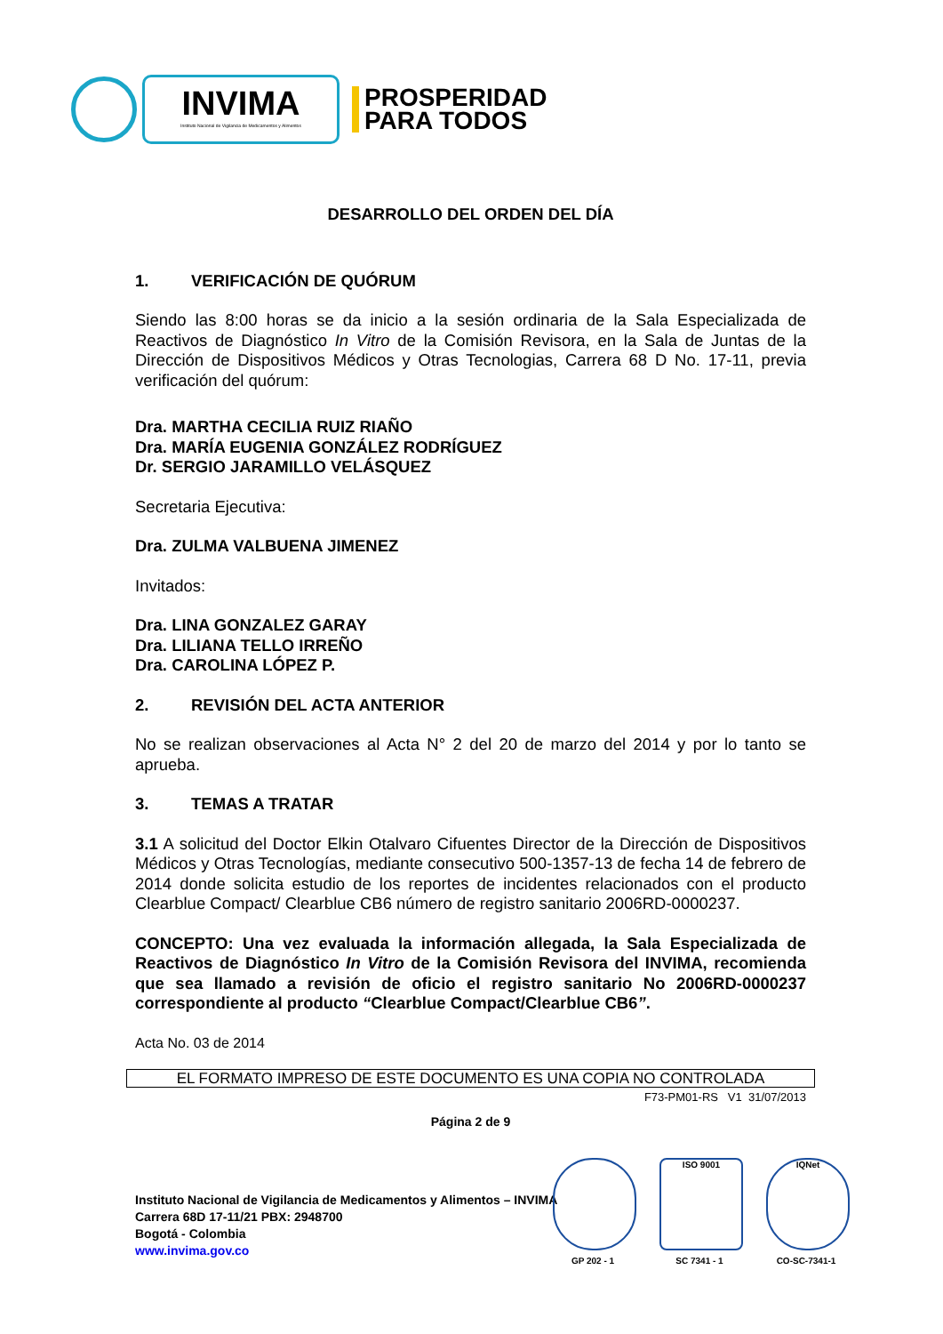INVIMA
Instituto Nacional de Vigilancia de Medicamentos y Alimentos
PROSPERIDAD
PARA TODOS
DESARROLLO DEL ORDEN DEL DÍA
1. VERIFICACIÓN DE QUÓRUM
Siendo las 8:00 horas se da inicio a la sesión ordinaria de la Sala Especializada de Reactivos de Diagnóstico In Vitro de la Comisión Revisora, en la Sala de Juntas de la Dirección de Dispositivos Médicos y Otras Tecnologias, Carrera 68 D No. 17-11, previa verificación del quórum:
Dra. MARTHA CECILIA RUIZ RIAÑO
Dra. MARÍA EUGENIA GONZÁLEZ RODRÍGUEZ
Dr. SERGIO JARAMILLO VELÁSQUEZ
Secretaria Ejecutiva:
Dra. ZULMA VALBUENA JIMENEZ
Invitados:
Dra. LINA GONZALEZ GARAY
Dra. LILIANA TELLO IRREÑO
Dra. CAROLINA LÓPEZ P.
2. REVISIÓN DEL ACTA ANTERIOR
No se realizan observaciones al Acta N° 2 del 20 de marzo del 2014 y por lo tanto se aprueba.
3. TEMAS A TRATAR
3.1 A solicitud del Doctor Elkin Otalvaro Cifuentes Director de la Dirección de Dispositivos Médicos y Otras Tecnologías, mediante consecutivo 500-1357-13 de fecha 14 de febrero de 2014 donde solicita estudio de los reportes de incidentes relacionados con el producto Clearblue Compact/ Clearblue CB6 número de registro sanitario 2006RD-0000237.
CONCEPTO: Una vez evaluada la información allegada, la Sala Especializada de Reactivos de Diagnóstico In Vitro de la Comisión Revisora del INVIMA, recomienda que sea llamado a revisión de oficio el registro sanitario No 2006RD-0000237 correspondiente al producto “Clearblue Compact/Clearblue CB6”.
Acta No. 03 de 2014
EL FORMATO IMPRESO DE ESTE DOCUMENTO ES UNA COPIA NO CONTROLADA
F73-PM01-RS V1 31/07/2013
Página 2 de 9
Instituto Nacional de Vigilancia de Medicamentos y Alimentos – INVIMA
Carrera 68D 17-11/21 PBX: 2948700
Bogotá - Colombia
www.invima.gov.co
GP 202 - 1
ISO 9001
SC 7341 - 1
IQNet
CO-SC-7341-1